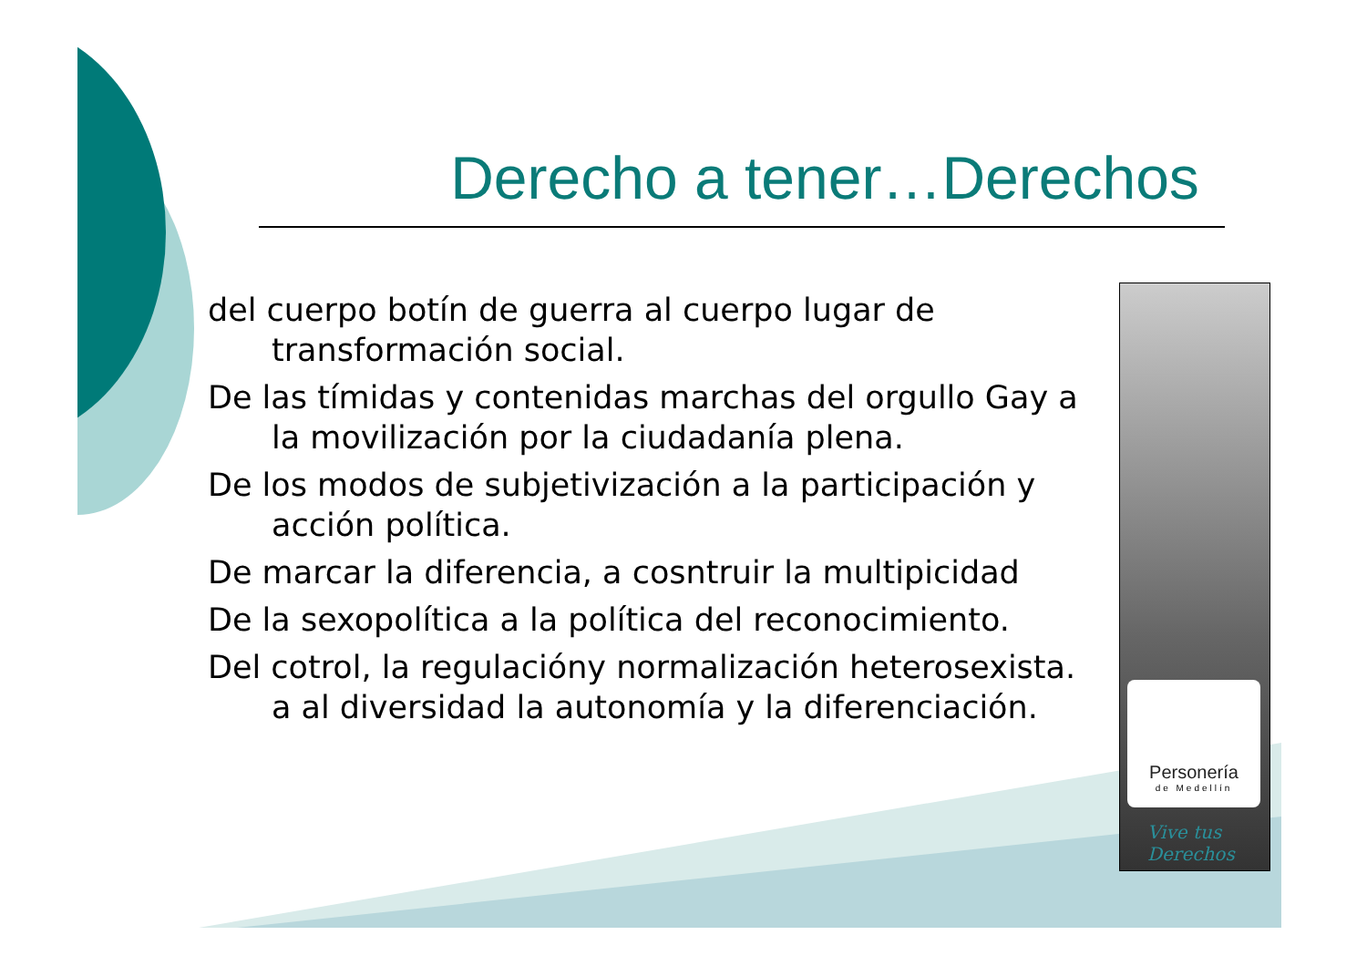Derecho a tener…Derechos
del cuerpo botín de guerra al cuerpo lugar de transformación social.
De las tímidas y contenidas marchas del orgullo Gay a la movilización por la ciudadanía plena.
De los modos de subjetivización a la participación y acción política.
De marcar la diferencia, a cosntruir la multipicidad
De la sexopolítica a la política del reconocimiento.
Del cotrol, la regulacióny normalización heterosexista. a al diversidad la autonomía y la diferenciación.
Personería
de Medellín
Vive tus
Derechos